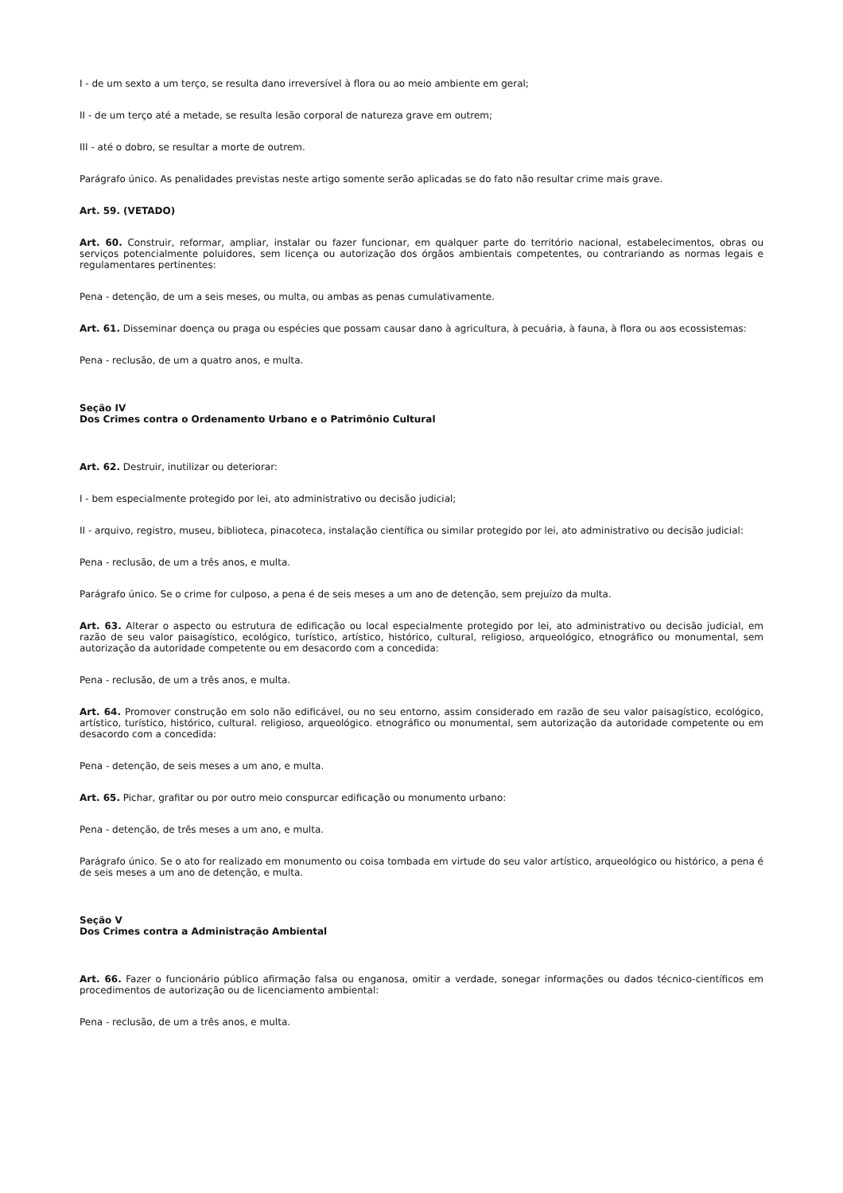I - de um sexto a um terço, se resulta dano irreversível à flora ou ao meio ambiente em geral;
II - de um terço até a metade, se resulta lesão corporal de natureza grave em outrem;
III - até o dobro, se resultar a morte de outrem.
Parágrafo único. As penalidades previstas neste artigo somente serão aplicadas se do fato não resultar crime mais grave.
Art. 59. (VETADO)
Art. 60. Construir, reformar, ampliar, instalar ou fazer funcionar, em qualquer parte do território nacional, estabelecimentos, obras ou serviços potencialmente poluidores, sem licença ou autorização dos órgãos ambientais competentes, ou contrariando as normas legais e regulamentares pertinentes:
Pena - detenção, de um a seis meses, ou multa, ou ambas as penas cumulativamente.
Art. 61. Disseminar doença ou praga ou espécies que possam causar dano à agricultura, à pecuária, à fauna, à flora ou aos ecossistemas:
Pena - reclusão, de um a quatro anos, e multa.
Seção IV
Dos Crimes contra o Ordenamento Urbano e o Patrimônio Cultural
Art. 62. Destruir, inutilizar ou deteriorar:
I - bem especialmente protegido por lei, ato administrativo ou decisão judicial;
II - arquivo, registro, museu, biblioteca, pinacoteca, instalação científica ou similar protegido por lei, ato administrativo ou decisão judicial:
Pena - reclusão, de um a três anos, e multa.
Parágrafo único. Se o crime for culposo, a pena é de seis meses a um ano de detenção, sem prejuízo da multa.
Art. 63. Alterar o aspecto ou estrutura de edificação ou local especialmente protegido por lei, ato administrativo ou decisão judicial, em razão de seu valor paisagístico, ecológico, turístico, artístico, histórico, cultural, religioso, arqueológico, etnográfico ou monumental, sem autorização da autoridade competente ou em desacordo com a concedida:
Pena - reclusão, de um a três anos, e multa.
Art. 64. Promover construção em solo não edificável, ou no seu entorno, assim considerado em razão de seu valor paisagístico, ecológico, artístico, turístico, histórico, cultural. religioso, arqueológico. etnográfico ou monumental, sem autorização da autoridade competente ou em desacordo com a concedida:
Pena - detenção, de seis meses a um ano, e multa.
Art. 65. Pichar, grafitar ou por outro meio conspurcar edificação ou monumento urbano:
Pena - detenção, de três meses a um ano, e multa.
Parágrafo único. Se o ato for realizado em monumento ou coisa tombada em virtude do seu valor artístico, arqueológico ou histórico, a pena é de seis meses a um ano de detenção, e multa.
Seção V
Dos Crimes contra a Administração Ambiental
Art. 66. Fazer o funcionário público afirmação falsa ou enganosa, omitir a verdade, sonegar informações ou dados técnico-científicos em procedimentos de autorização ou de licenciamento ambiental:
Pena - reclusão, de um a três anos, e multa.